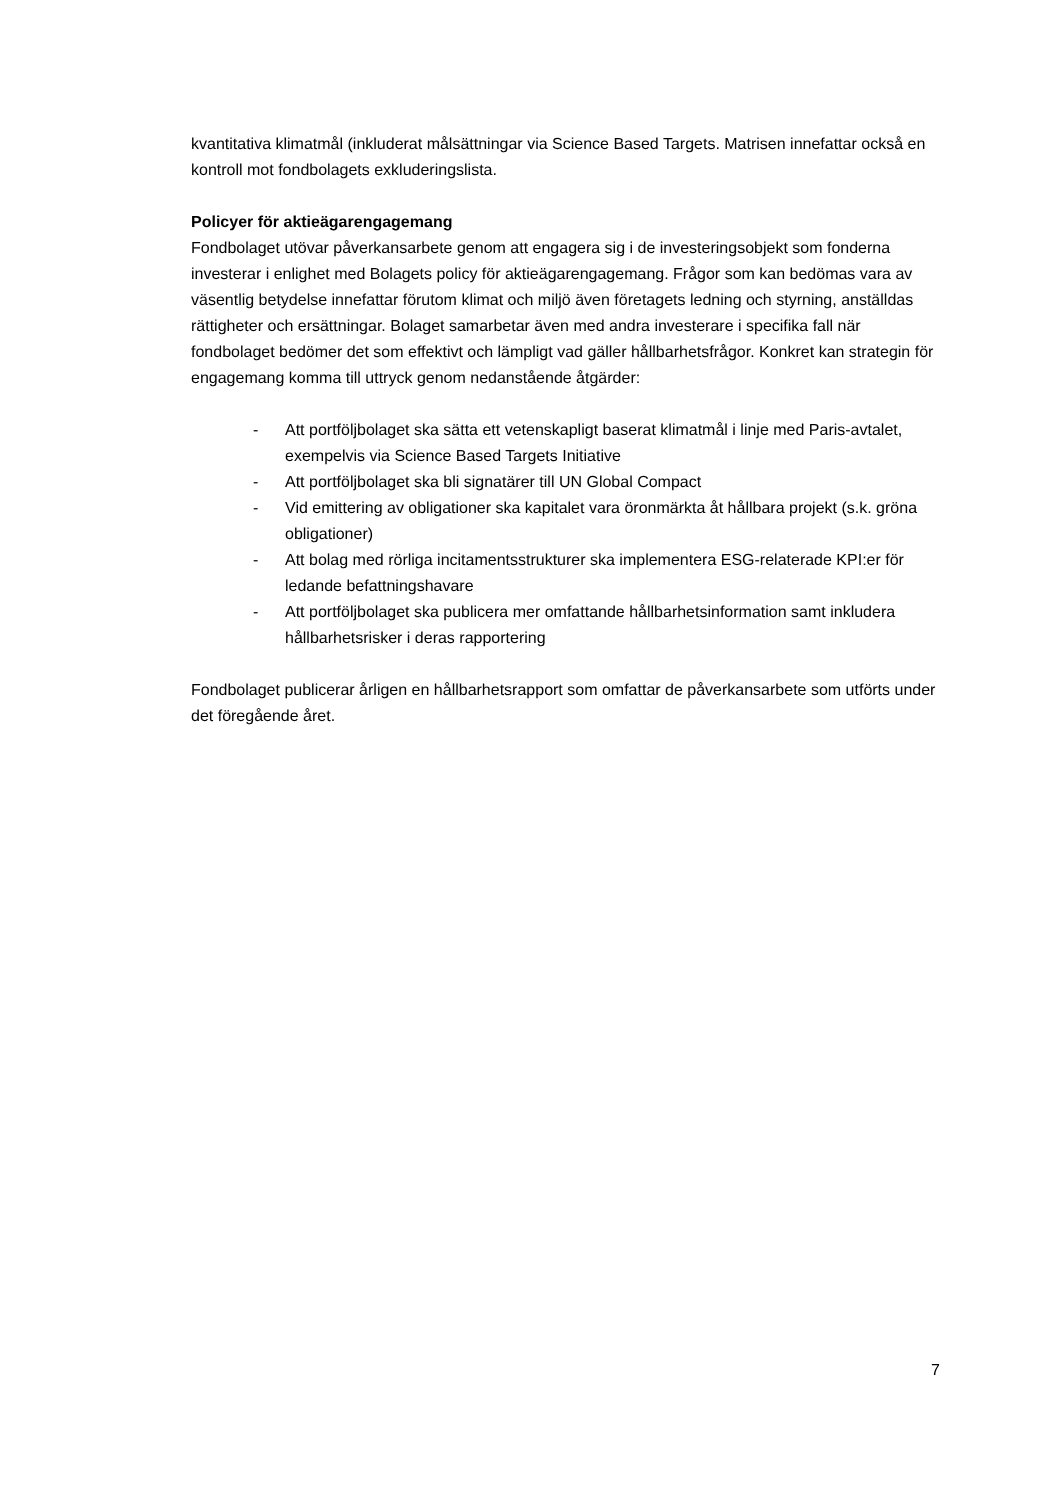kvantitativa klimatmål (inkluderat målsättningar via Science Based Targets. Matrisen innefattar också en kontroll mot fondbolagets exkluderingslista.
Policyer för aktieägarengagemang
Fondbolaget utövar påverkansarbete genom att engagera sig i de investeringsobjekt som fonderna investerar i enlighet med Bolagets policy för aktieägarengagemang. Frågor som kan bedömas vara av väsentlig betydelse innefattar förutom klimat och miljö även företagets ledning och styrning, anställdas rättigheter och ersättningar. Bolaget samarbetar även med andra investerare i specifika fall när fondbolaget bedömer det som effektivt och lämpligt vad gäller hållbarhetsfrågor. Konkret kan strategin för engagemang komma till uttryck genom nedanstående åtgärder:
- Att portföljbolaget ska sätta ett vetenskapligt baserat klimatmål i linje med Paris-avtalet, exempelvis via Science Based Targets Initiative
- Att portföljbolaget ska bli signatärer till UN Global Compact
- Vid emittering av obligationer ska kapitalet vara öronmärkta åt hållbara projekt (s.k. gröna obligationer)
- Att bolag med rörliga incitamentsstrukturer ska implementera ESG-relaterade KPI:er för ledande befattningshavare
- Att portföljbolaget ska publicera mer omfattande hållbarhetsinformation samt inkludera hållbarhetsrisker i deras rapportering
Fondbolaget publicerar årligen en hållbarhetsrapport som omfattar de påverkansarbete som utförts under det föregående året.
7